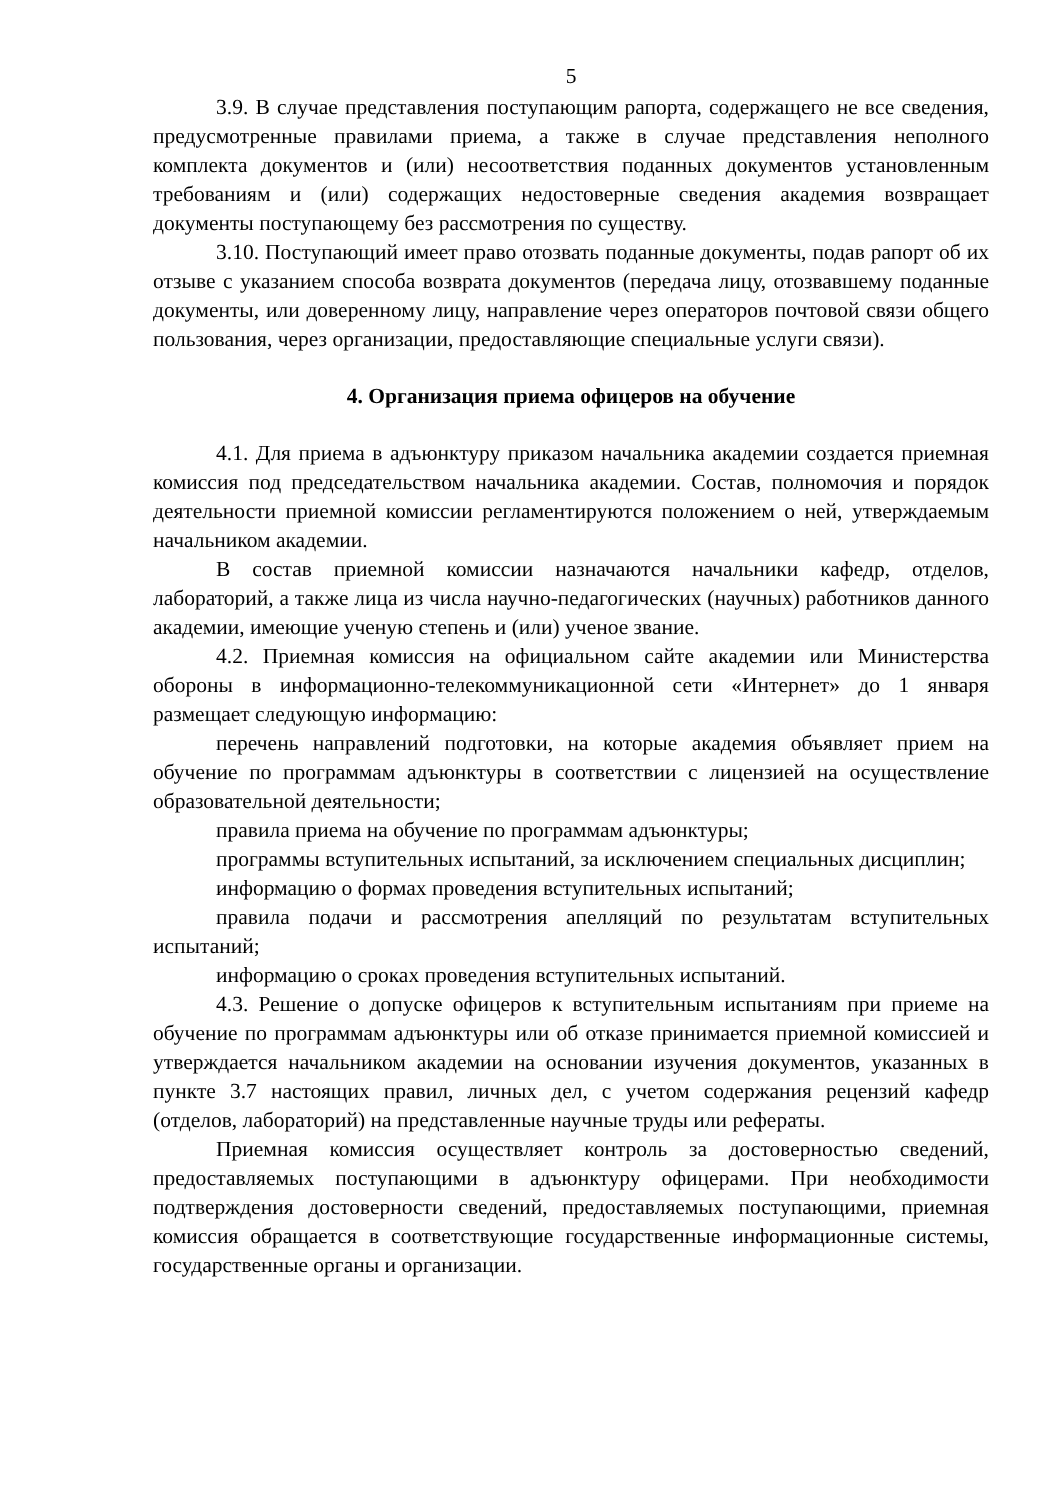5
3.9. В случае представления поступающим рапорта, содержащего не все сведения, предусмотренные правилами приема, а также в случае представления неполного комплекта документов и (или) несоответствия поданных документов установленным требованиям и (или) содержащих недостоверные сведения академия возвращает документы поступающему без рассмотрения по существу.
3.10. Поступающий имеет право отозвать поданные документы, подав рапорт об их отзыве с указанием способа возврата документов (передача лицу, отозвавшему поданные документы, или доверенному лицу, направление через операторов почтовой связи общего пользования, через организации, предоставляющие специальные услуги связи).
4. Организация приема офицеров на обучение
4.1. Для приема в адъюнктуру приказом начальника академии создается приемная комиссия под председательством начальника академии. Состав, полномочия и порядок деятельности приемной комиссии регламентируются положением о ней, утверждаемым начальником академии.
В состав приемной комиссии назначаются начальники кафедр, отделов, лабораторий, а также лица из числа научно-педагогических (научных) работников данного академии, имеющие ученую степень и (или) ученое звание.
4.2. Приемная комиссия на официальном сайте академии или Министерства обороны в информационно-телекоммуникационной сети «Интернет» до 1 января размещает следующую информацию:
перечень направлений подготовки, на которые академия объявляет прием на обучение по программам адъюнктуры в соответствии с лицензией на осуществление образовательной деятельности;
правила приема на обучение по программам адъюнктуры;
программы вступительных испытаний, за исключением специальных дисциплин;
информацию о формах проведения вступительных испытаний;
правила подачи и рассмотрения апелляций по результатам вступительных испытаний;
информацию о сроках проведения вступительных испытаний.
4.3. Решение о допуске офицеров к вступительным испытаниям при приеме на обучение по программам адъюнктуры или об отказе принимается приемной комиссией и утверждается начальником академии на основании изучения документов, указанных в пункте 3.7 настоящих правил, личных дел, с учетом содержания рецензий кафедр (отделов, лабораторий) на представленные научные труды или рефераты.
Приемная комиссия осуществляет контроль за достоверностью сведений, предоставляемых поступающими в адъюнктуру офицерами. При необходимости подтверждения достоверности сведений, предоставляемых поступающими, приемная комиссия обращается в соответствующие государственные информационные системы, государственные органы и организации.